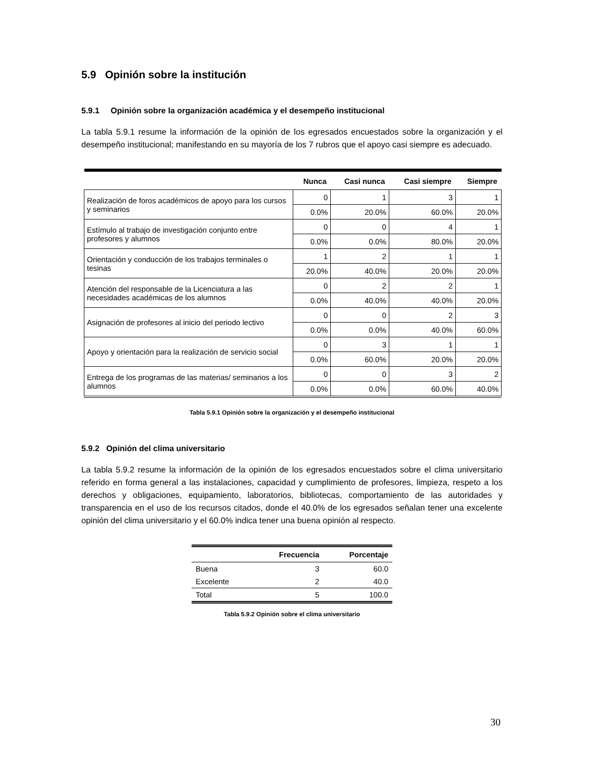5.9 Opinión sobre la institución
5.9.1 Opinión sobre la organización académica y el desempeño institucional
La tabla 5.9.1 resume la información de la opinión de los egresados encuestados sobre la organización y el desempeño institucional; manifestando en su mayoría de los 7 rubros que el apoyo casi siempre es adecuado.
| | Nunca | Casi nunca | Casi siempre | Siempre |
| --- | --- | --- | --- | --- |
| Realización de foros académicos de apoyo para los cursos y seminarios | 0 | 1 | 3 | 1 |
| | 0.0% | 20.0% | 60.0% | 20.0% |
| Estímulo al trabajo de investigación conjunto entre profesores y alumnos | 0 | 0 | 4 | 1 |
| | 0.0% | 0.0% | 80.0% | 20.0% |
| Orientación y conducción de los trabajos terminales o tesinas | 1 | 2 | 1 | 1 |
| | 20.0% | 40.0% | 20.0% | 20.0% |
| Atención del responsable de la Licenciatura a las necesidades académicas de los alumnos | 0 | 2 | 2 | 1 |
| | 0.0% | 40.0% | 40.0% | 20.0% |
| Asignación de profesores al inicio del periodo lectivo | 0 | 0 | 2 | 3 |
| | 0.0% | 0.0% | 40.0% | 60.0% |
| Apoyo y orientación para la realización de servicio social | 0 | 3 | 1 | 1 |
| | 0.0% | 60.0% | 20.0% | 20.0% |
| Entrega de los programas de las materias/ seminarios a los alumnos | 0 | 0 | 3 | 2 |
| | 0.0% | 0.0% | 60.0% | 40.0% |
Tabla 5.9.1 Opinión sobre la organización y el desempeño institucional
5.9.2 Opinión del clima universitario
La tabla 5.9.2 resume la información de la opinión de los egresados encuestados sobre el clima universitario referido en forma general a las instalaciones, capacidad y cumplimiento de profesores, limpieza, respeto a los derechos y obligaciones, equipamiento, laboratorios, bibliotecas, comportamiento de las autoridades y transparencia en el uso de los recursos citados, donde el 40.0% de los egresados señalan tener una excelente opinión del clima universitario y el 60.0% indica tener una buena opinión al respecto.
| | Frecuencia | Porcentaje |
| --- | --- | --- |
| Buena | 3 | 60.0 |
| Excelente | 2 | 40.0 |
| Total | 5 | 100.0 |
Tabla 5.9.2 Opinión sobre el clima universitario
30